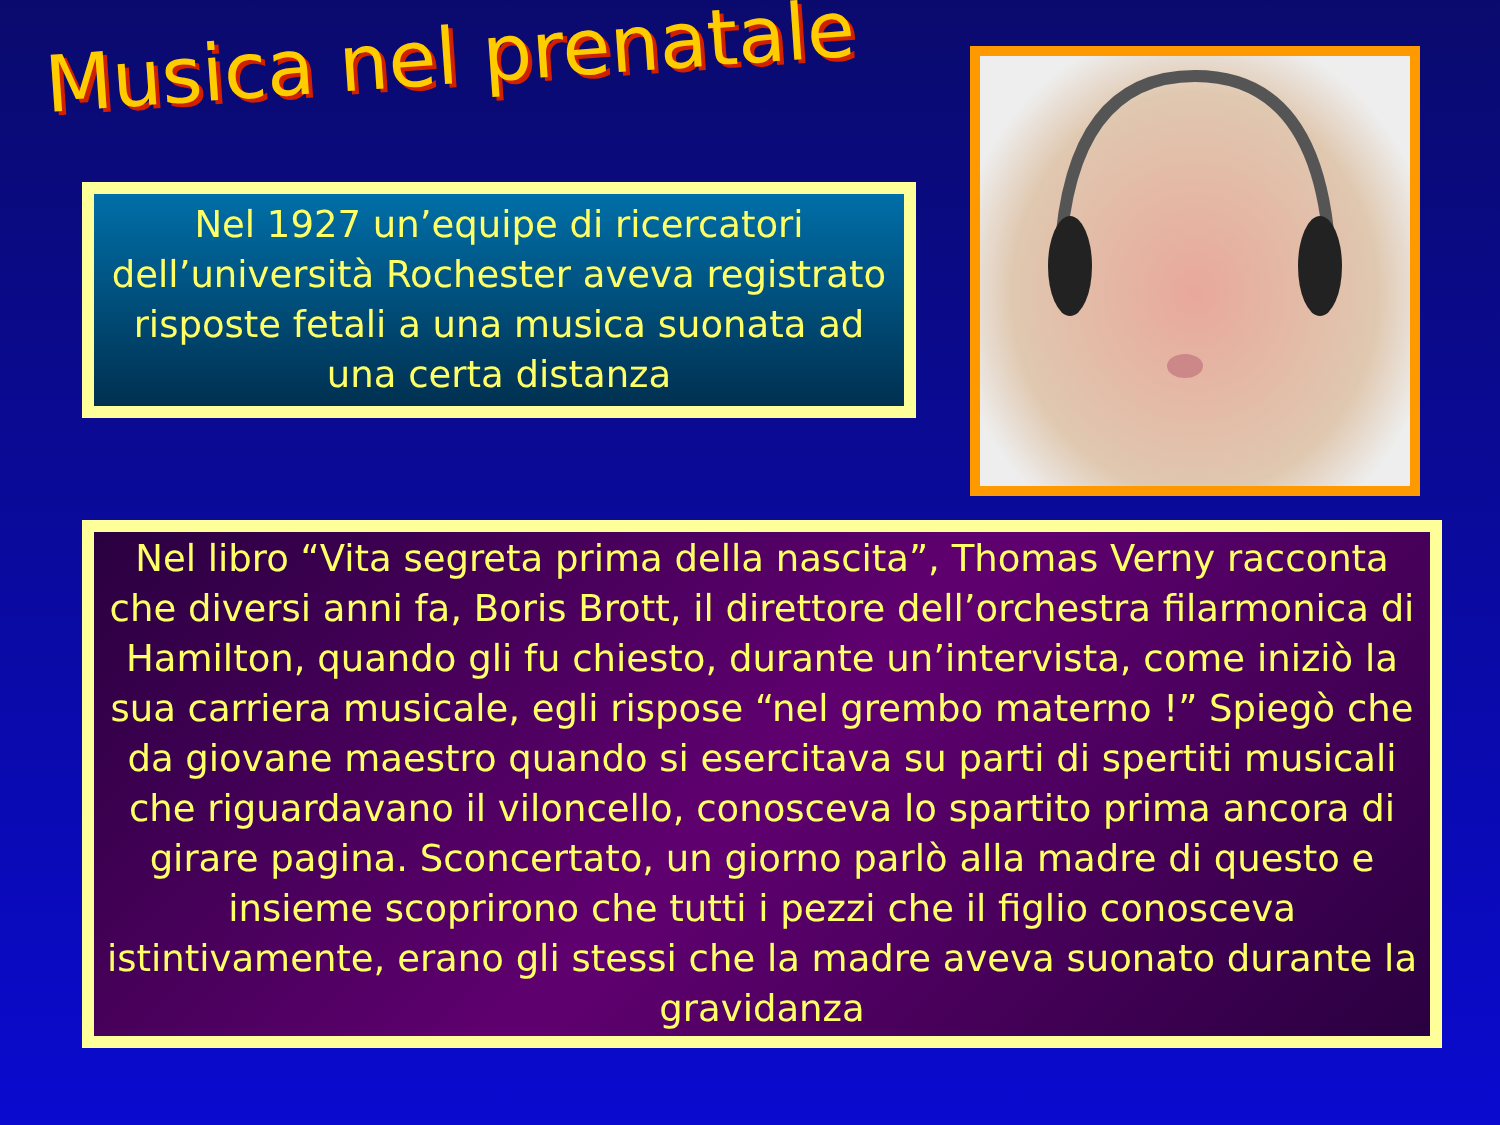Musica nel prenatale
Nel 1927 un’equipe di ricercatori dell’università Rochester aveva registrato risposte fetali a una musica suonata ad una certa distanza
Nel libro “Vita segreta prima della nascita”, Thomas Verny racconta che diversi anni fa, Boris Brott, il direttore dell’orchestra filarmonica di Hamilton, quando gli fu chiesto, durante un’intervista, come iniziò la sua carriera musicale, egli rispose “nel grembo materno !” Spiegò che da giovane maestro quando si esercitava su parti di spertiti musicali che riguardavano il viloncello, conosceva lo spartito prima ancora di girare pagina. Sconcertato, un giorno parlò alla madre di questo e insieme scoprirono che tutti i pezzi che il figlio conosceva istintivamente, erano gli stessi che la madre aveva suonato durante la gravidanza